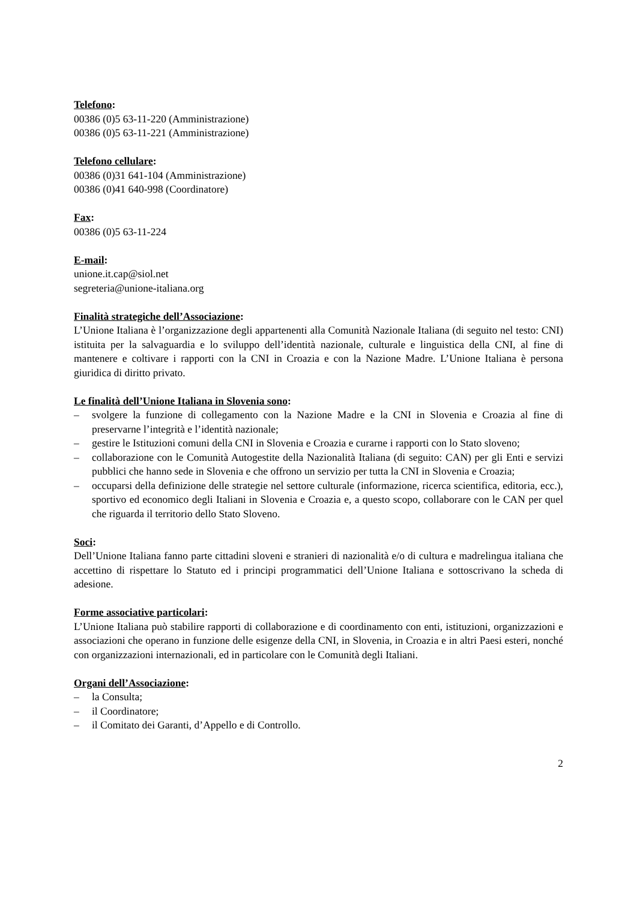Telefono:
00386 (0)5 63-11-220 (Amministrazione)
00386 (0)5 63-11-221 (Amministrazione)
Telefono cellulare:
00386 (0)31 641-104 (Amministrazione)
00386 (0)41 640-998 (Coordinatore)
Fax:
00386 (0)5 63-11-224
E-mail:
unione.it.cap@siol.net
segreteria@unione-italiana.org
Finalità strategiche dell’Associazione:
L’Unione Italiana è l’organizzazione degli appartenenti alla Comunità Nazionale Italiana (di seguito nel testo: CNI) istituita per la salvaguardia e lo sviluppo dell’identità nazionale, culturale e linguistica della CNI, al fine di mantenere e coltivare i rapporti con la CNI in Croazia e con la Nazione Madre. L’Unione Italiana è persona giuridica di diritto privato.
Le finalità dell’Unione Italiana in Slovenia sono:
– svolgere la funzione di collegamento con la Nazione Madre e la CNI in Slovenia e Croazia al fine di preservarne l’integrità e l’identità nazionale;
– gestire le Istituzioni comuni della CNI in Slovenia e Croazia e curarne i rapporti con lo Stato sloveno;
– collaborazione con le Comunità Autogestite della Nazionalità Italiana (di seguito: CAN) per gli Enti e servizi pubblici che hanno sede in Slovenia e che offrono un servizio per tutta la CNI in Slovenia e Croazia;
– occuparsi della definizione delle strategie nel settore culturale (informazione, ricerca scientifica, editoria, ecc.), sportivo ed economico degli Italiani in Slovenia e Croazia e, a questo scopo, collaborare con le CAN per quel che riguarda il territorio dello Stato Sloveno.
Soci:
Dell’Unione Italiana fanno parte cittadini sloveni e stranieri di nazionalità e/o di cultura e madrelingua italiana che accettino di rispettare lo Statuto ed i principi programmatici dell’Unione Italiana e sottoscrivano la scheda di adesione.
Forme associative particolari:
L’Unione Italiana può stabilire rapporti di collaborazione e di coordinamento con enti, istituzioni, organizzazioni e associazioni che operano in funzione delle esigenze della CNI, in Slovenia, in Croazia e in altri Paesi esteri, nonché con organizzazioni internazionali, ed in particolare con le Comunità degli Italiani.
Organi dell’Associazione:
– la Consulta;
– il Coordinatore;
– il Comitato dei Garanti, d’Appello e di Controllo.
2